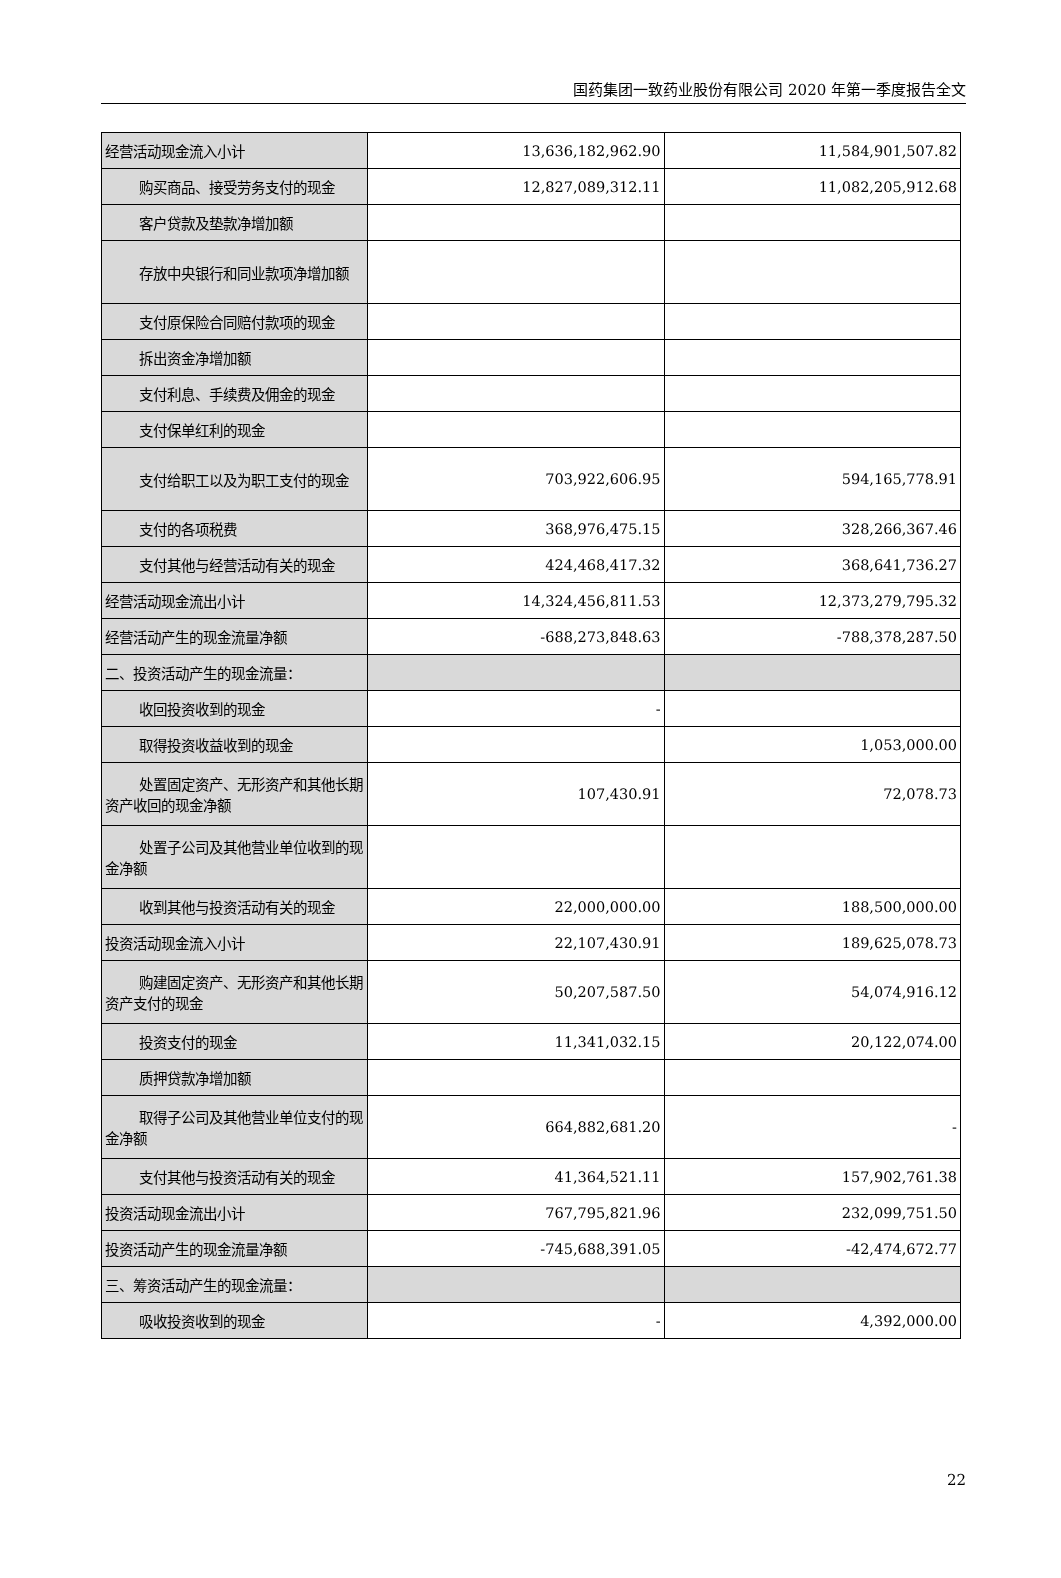国药集团一致药业股份有限公司 2020 年第一季度报告全文
| 经营活动现金流入小计 | 13,636,182,962.90 | 11,584,901,507.82 |
| 购买商品、接受劳务支付的现金 | 12,827,089,312.11 | 11,082,205,912.68 |
| 客户贷款及垫款净增加额 | | |
| 存放中央银行和同业款项净增加 额 | | |
| 支付原保险合同赔付款项的现金 | | |
| 拆出资金净增加额 | | |
| 支付利息、手续费及佣金的现金 | | |
| 支付保单红利的现金 | | |
| 支付给职工以及为职工支付的现 金 | 703,922,606.95 | 594,165,778.91 |
| 支付的各项税费 | 368,976,475.15 | 328,266,367.46 |
| 支付其他与经营活动有关的现金 | 424,468,417.32 | 368,641,736.27 |
| 经营活动现金流出小计 | 14,324,456,811.53 | 12,373,279,795.32 |
| 经营活动产生的现金流量净额 | -688,273,848.63 | -788,378,287.50 |
| 二、投资活动产生的现金流量： | | |
| 收回投资收到的现金 | - | |
| 取得投资收益收到的现金 | | 1,053,000.00 |
| 处置固定资产、无形资产和其他 长期资产收回的现金净额 | 107,430.91 | 72,078.73 |
| 处置子公司及其他营业单位收到 的现金净额 | | |
| 收到其他与投资活动有关的现金 | 22,000,000.00 | 188,500,000.00 |
| 投资活动现金流入小计 | 22,107,430.91 | 189,625,078.73 |
| 购建固定资产、无形资产和其他 长期资产支付的现金 | 50,207,587.50 | 54,074,916.12 |
| 投资支付的现金 | 11,341,032.15 | 20,122,074.00 |
| 质押贷款净增加额 | | |
| 取得子公司及其他营业单位支付 的现金净额 | 664,882,681.20 | - |
| 支付其他与投资活动有关的现金 | 41,364,521.11 | 157,902,761.38 |
| 投资活动现金流出小计 | 767,795,821.96 | 232,099,751.50 |
| 投资活动产生的现金流量净额 | -745,688,391.05 | -42,474,672.77 |
| 三、筹资活动产生的现金流量： | | |
| 吸收投资收到的现金 | - | 4,392,000.00 |
22